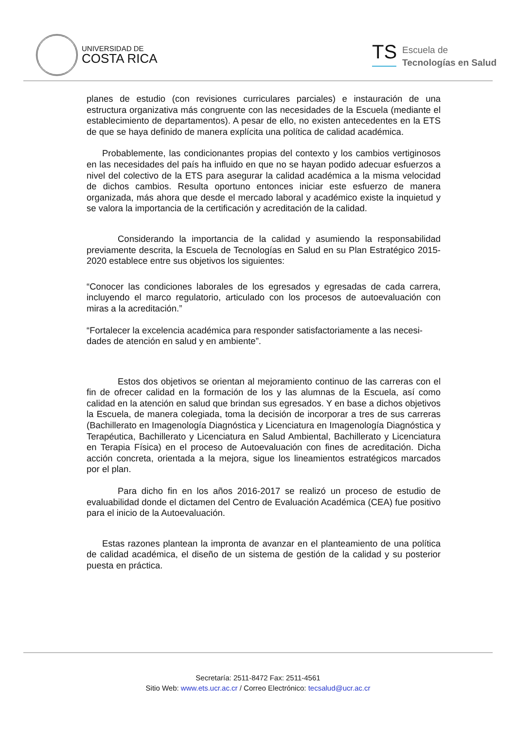UNIVERSIDAD DE
COSTA RICA
TS
Escuela de
Tecnologías en Salud
planes de estudio (con revisiones curriculares parciales) e instauración de una estructura organizativa más congruente con las necesidades de la Escuela (mediante el establecimiento de departamentos). A pesar de ello, no existen antecedentes en la ETS de que se haya definido de manera explícita una política de calidad académica.
Probablemente, las condicionantes propias del contexto y los cambios vertiginosos en las necesidades del país ha influido en que no se hayan podido adecuar esfuerzos a nivel del colectivo de la ETS para asegurar la calidad académica a la misma velocidad de dichos cambios. Resulta oportuno entonces iniciar este esfuerzo de manera organizada, más ahora que desde el mercado laboral y académico existe la inquietud y se valora la importancia de la certificación y acreditación de la calidad.
Considerando la importancia de la calidad y asumiendo la responsabilidad previamente descrita, la Escuela de Tecnologías en Salud en su Plan Estratégico 2015-2020 establece entre sus objetivos los siguientes:
“Conocer las condiciones laborales de los egresados y egresadas de cada carrera, incluyendo el marco regulatorio, articulado con los procesos de autoevaluación con miras a la acreditación.”
“Fortalecer la excelencia académica para responder satisfactoriamente a las necesi-dades de atención en salud y en ambiente”.
Estos dos objetivos se orientan al mejoramiento continuo de las carreras con el fin de ofrecer calidad en la formación de los y las alumnas de la Escuela, así como calidad en la atención en salud que brindan sus egresados. Y en base a dichos objetivos la Escuela, de manera colegiada, toma la decisión de incorporar a tres de sus carreras (Bachillerato en Imagenología Diagnóstica y Licenciatura en Imagenología Diagnóstica y Terapéutica, Bachillerato y Licenciatura en Salud Ambiental, Bachillerato y Licenciatura en Terapia Física) en el proceso de Autoevaluación con fines de acreditación. Dicha acción concreta, orientada a la mejora, sigue los lineamientos estratégicos marcados por el plan.
Para dicho fin en los años 2016-2017 se realizó un proceso de estudio de evaluabilidad donde el dictamen del Centro de Evaluación Académica (CEA) fue positivo para el inicio de la Autoevaluación.
Estas razones plantean la impronta de avanzar en el planteamiento de una política de calidad académica, el diseño de un sistema de gestión de la calidad y su posterior puesta en práctica.
Secretaría: 2511-8472 Fax: 2511-4561
Sitio Web: www.ets.ucr.ac.cr / Correo Electrónico: tecsalud@ucr.ac.cr